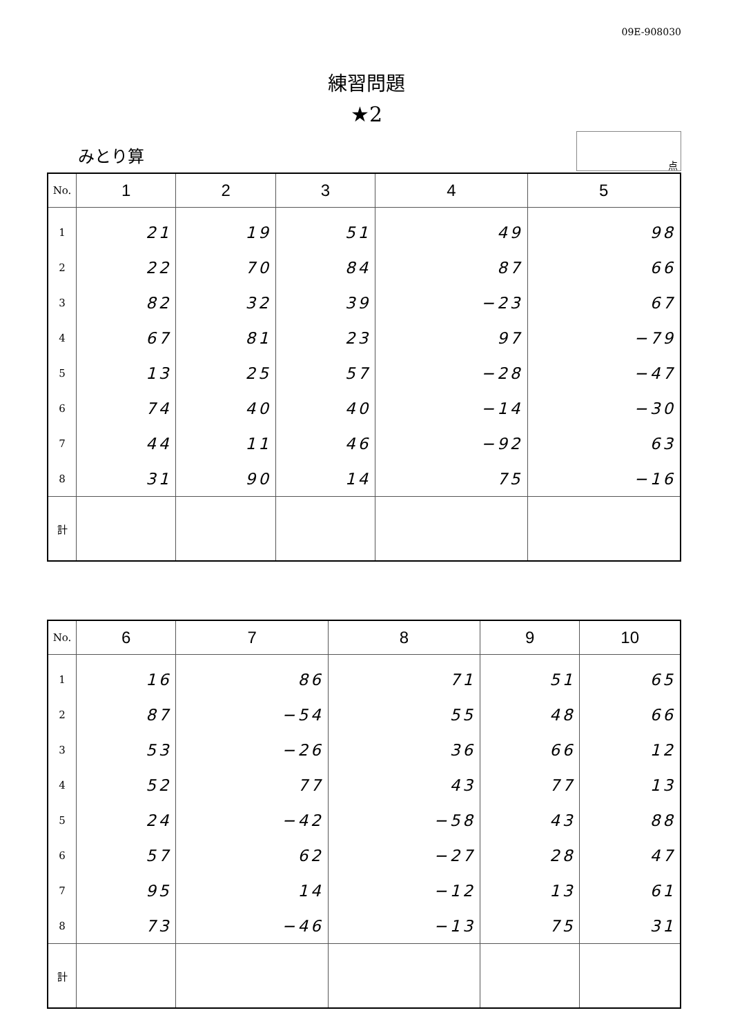09E-908030
練習問題
★2
みとり算
点
| No. | 1 | 2 | 3 | 4 | 5 |
| --- | --- | --- | --- | --- | --- |
| 1 | 21 | 19 | 51 | 49 | 98 |
| 2 | 22 | 70 | 84 | 87 | 66 |
| 3 | 82 | 32 | 39 | −23 | 67 |
| 4 | 67 | 81 | 23 | 97 | −79 |
| 5 | 13 | 25 | 57 | −28 | −47 |
| 6 | 74 | 40 | 40 | −14 | −30 |
| 7 | 44 | 11 | 46 | −92 | 63 |
| 8 | 31 | 90 | 14 | 75 | −16 |
| 計 | | | | | |
| No. | 6 | 7 | 8 | 9 | 10 |
| --- | --- | --- | --- | --- | --- |
| 1 | 16 | 86 | 71 | 51 | 65 |
| 2 | 87 | −54 | 55 | 48 | 66 |
| 3 | 53 | −26 | 36 | 66 | 12 |
| 4 | 52 | 77 | 43 | 77 | 13 |
| 5 | 24 | −42 | −58 | 43 | 88 |
| 6 | 57 | 62 | −27 | 28 | 47 |
| 7 | 95 | 14 | −12 | 13 | 61 |
| 8 | 73 | −46 | −13 | 75 | 31 |
| 計 | | | | | |